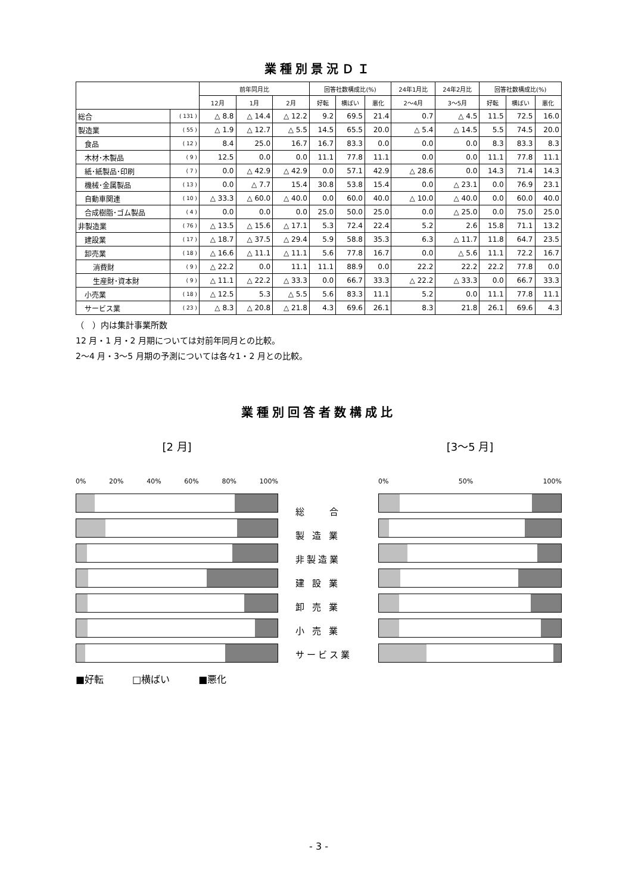業種別景況ＤＩ
| | | 前年同月比 | | | 回答社数構成比(%) | | | 24年1月比 | 24年2月比 | 回答社数構成比(%) | | |
| --- | --- | --- | --- | --- | --- | --- | --- | --- | --- | --- | --- | --- |
| | | 12月 | 1月 | 2月 | 好転 | 横ばい | 悪化 | 2〜4月 | 3〜5月 | 好転 | 横ばい | 悪化 |
| 総合 | ( 131 ) | △ 8.8 | △ 14.4 | △ 12.2 | 9.2 | 69.5 | 21.4 | 0.7 | △ 4.5 | 11.5 | 72.5 | 16.0 |
| 製造業 | ( 55 ) | △ 1.9 | △ 12.7 | △ 5.5 | 14.5 | 65.5 | 20.0 | △ 5.4 | △ 14.5 | 5.5 | 74.5 | 20.0 |
| 食品 | ( 12 ) | 8.4 | 25.0 | 16.7 | 16.7 | 83.3 | 0.0 | 0.0 | 0.0 | 8.3 | 83.3 | 8.3 |
| 木材･木製品 | ( 9 ) | 12.5 | 0.0 | 0.0 | 11.1 | 77.8 | 11.1 | 0.0 | 0.0 | 11.1 | 77.8 | 11.1 |
| 紙･紙製品･印刷 | ( 7 ) | 0.0 | △ 42.9 | △ 42.9 | 0.0 | 57.1 | 42.9 | △ 28.6 | 0.0 | 14.3 | 71.4 | 14.3 |
| 機械･金属製品 | ( 13 ) | 0.0 | △ 7.7 | 15.4 | 30.8 | 53.8 | 15.4 | 0.0 | △ 23.1 | 0.0 | 76.9 | 23.1 |
| 自動車関連 | ( 10 ) | △ 33.3 | △ 60.0 | △ 40.0 | 0.0 | 60.0 | 40.0 | △ 10.0 | △ 40.0 | 0.0 | 60.0 | 40.0 |
| 合成樹脂･ゴム製品 | ( 4 ) | 0.0 | 0.0 | 0.0 | 25.0 | 50.0 | 25.0 | 0.0 | △ 25.0 | 0.0 | 75.0 | 25.0 |
| 非製造業 | ( 76 ) | △ 13.5 | △ 15.6 | △ 17.1 | 5.3 | 72.4 | 22.4 | 5.2 | 2.6 | 15.8 | 71.1 | 13.2 |
| 建設業 | ( 17 ) | △ 18.7 | △ 37.5 | △ 29.4 | 5.9 | 58.8 | 35.3 | 6.3 | △ 11.7 | 11.8 | 64.7 | 23.5 |
| 卸売業 | ( 18 ) | △ 16.6 | △ 11.1 | △ 11.1 | 5.6 | 77.8 | 16.7 | 0.0 | △ 5.6 | 11.1 | 72.2 | 16.7 |
| 消費財 | ( 9 ) | △ 22.2 | 0.0 | 11.1 | 11.1 | 88.9 | 0.0 | 22.2 | 22.2 | 22.2 | 77.8 | 0.0 |
| 生産財･資本財 | ( 9 ) | △ 11.1 | △ 22.2 | △ 33.3 | 0.0 | 66.7 | 33.3 | △ 22.2 | △ 33.3 | 0.0 | 66.7 | 33.3 |
| 小売業 | ( 18 ) | △ 12.5 | 5.3 | △ 5.5 | 5.6 | 83.3 | 11.1 | 5.2 | 0.0 | 11.1 | 77.8 | 11.1 |
| サービス業 | ( 23 ) | △ 8.3 | △ 20.8 | △ 21.8 | 4.3 | 69.6 | 26.1 | 8.3 | 21.8 | 26.1 | 69.6 | 4.3 |
（　）内は集計事業所数
12 月・1 月・2 月期については対前年同月との比較。
2〜4 月・3〜5 月期の予測については各々1・2 月との比較。
業種別回答者数構成比
[2 月]
0% 20% 40% 60% 80% 100%
■好転　　　□横ばい　　　■悪化
総　　合
製 造 業
非製造業
建 設 業
卸 売 業
小 売 業
サービス業
[3〜5 月]
0% 50% 100%
- 3 -